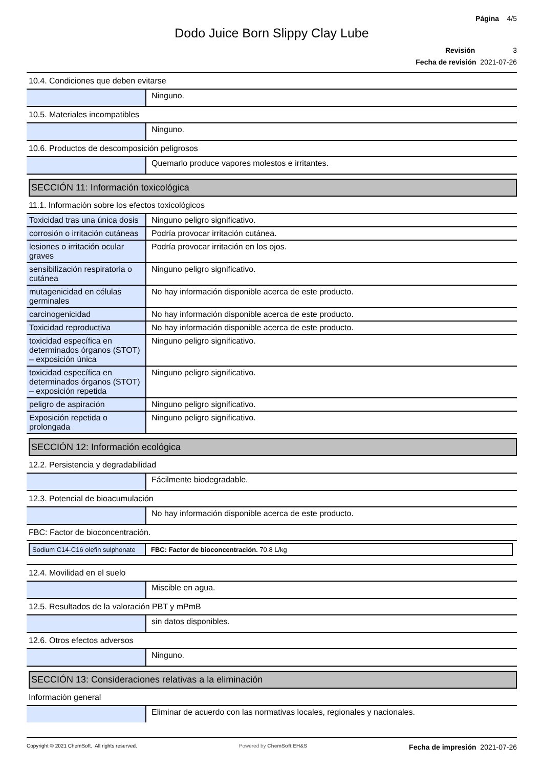Página 4/5
Dodo Juice Born Slippy Clay Lube
Revisión 3
Fecha de revisión 2021-07-26
10.4. Condiciones que deben evitarse
| | Ninguno. |
10.5. Materiales incompatibles
| | Ninguno. |
10.6. Productos de descomposición peligrosos
| | Quemarlo produce vapores molestos e irritantes. |
SECCIÓN 11: Información toxicológica
11.1. Información sobre los efectos toxicológicos
| Toxicidad tras una única dosis | Ninguno peligro significativo. |
| corrosión o irritación cutáneas | Podría provocar irritación cutánea. |
| lesiones o irritación ocular graves | Podría provocar irritación en los ojos. |
| sensibilización respiratoria o cutánea | Ninguno peligro significativo. |
| mutagenicidad en células germinales | No hay información disponible acerca de este producto. |
| carcinogenicidad | No hay información disponible acerca de este producto. |
| Toxicidad reproductiva | No hay información disponible acerca de este producto. |
| toxicidad específica en determinados órganos (STOT) – exposición única | Ninguno peligro significativo. |
| toxicidad específica en determinados órganos (STOT) – exposición repetida | Ninguno peligro significativo. |
| peligro de aspiración | Ninguno peligro significativo. |
| Exposición repetida o prolongada | Ninguno peligro significativo. |
SECCIÓN 12: Información ecológica
12.2. Persistencia y degradabilidad
| | Fácilmente biodegradable. |
12.3. Potencial de bioacumulación
| | No hay información disponible acerca de este producto. |
FBC: Factor de bioconcentración.
| Sodium C14-C16 olefin sulphonate | FBC: Factor de bioconcentración. 70.8 L/kg |
12.4. Movilidad en el suelo
| | Miscible en agua. |
12.5. Resultados de la valoración PBT y mPmB
| | sin datos disponibles. |
12.6. Otros efectos adversos
| | Ninguno. |
SECCIÓN 13: Consideraciones relativas a la eliminación
Información general
| | Eliminar de acuerdo con las normativas locales, regionales y nacionales. |
Copyright © 2021 ChemSoft. All rights reserved. Powered by ChemSoft EH&S Fecha de impresión 2021-07-26